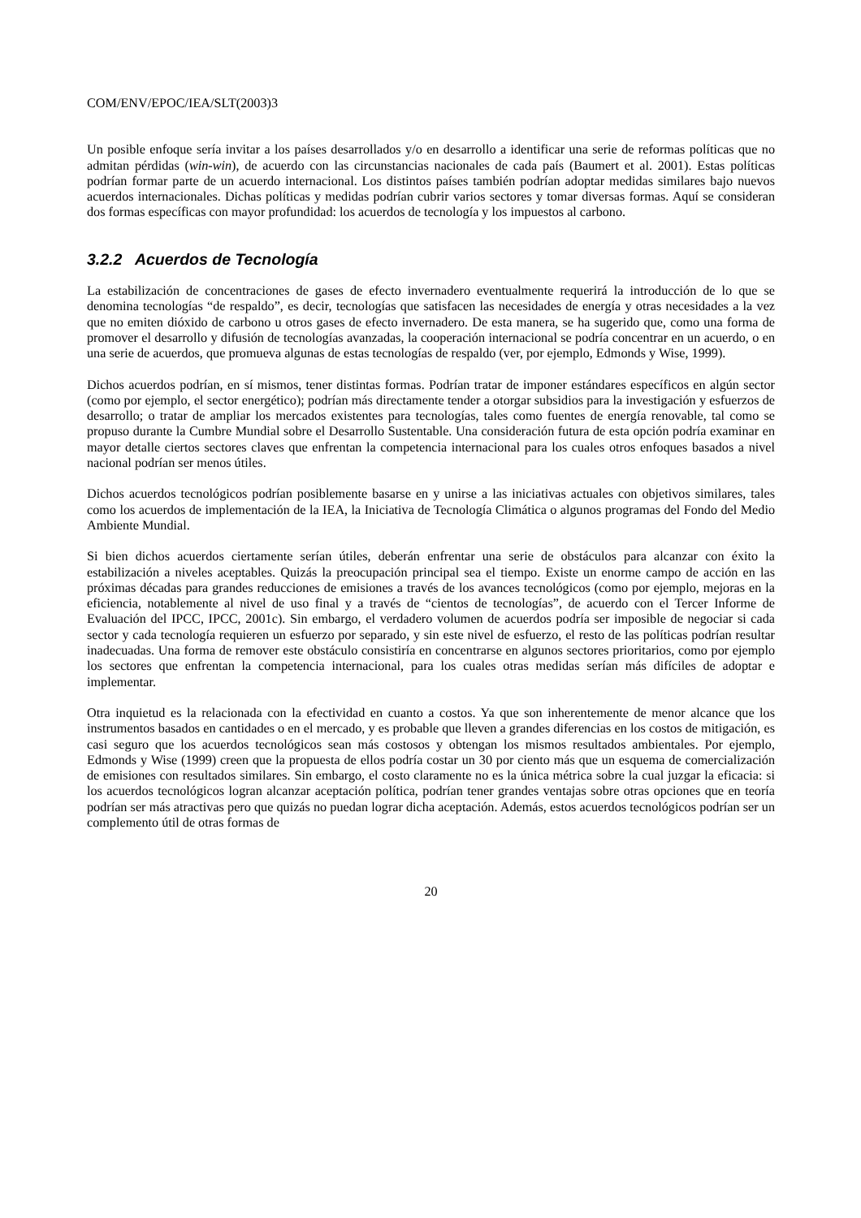COM/ENV/EPOC/IEA/SLT(2003)3
Un posible enfoque sería invitar a los países desarrollados y/o en desarrollo a identificar una serie de reformas políticas que no admitan pérdidas (win-win), de acuerdo con las circunstancias nacionales de cada país (Baumert et al. 2001). Estas políticas podrían formar parte de un acuerdo internacional. Los distintos países también podrían adoptar medidas similares bajo nuevos acuerdos internacionales. Dichas políticas y medidas podrían cubrir varios sectores y tomar diversas formas. Aquí se consideran dos formas específicas con mayor profundidad: los acuerdos de tecnología y los impuestos al carbono.
3.2.2 Acuerdos de Tecnología
La estabilización de concentraciones de gases de efecto invernadero eventualmente requerirá la introducción de lo que se denomina tecnologías “de respaldo”, es decir, tecnologías que satisfacen las necesidades de energía y otras necesidades a la vez que no emiten dióxido de carbono u otros gases de efecto invernadero. De esta manera, se ha sugerido que, como una forma de promover el desarrollo y difusión de tecnologías avanzadas, la cooperación internacional se podría concentrar en un acuerdo, o en una serie de acuerdos, que promueva algunas de estas tecnologías de respaldo (ver, por ejemplo, Edmonds y Wise, 1999).
Dichos acuerdos podrían, en sí mismos, tener distintas formas. Podrían tratar de imponer estándares específicos en algún sector (como por ejemplo, el sector energético); podrían más directamente tender a otorgar subsidios para la investigación y esfuerzos de desarrollo; o tratar de ampliar los mercados existentes para tecnologías, tales como fuentes de energía renovable, tal como se propuso durante la Cumbre Mundial sobre el Desarrollo Sustentable. Una consideración futura de esta opción podría examinar en mayor detalle ciertos sectores claves que enfrentan la competencia internacional para los cuales otros enfoques basados a nivel nacional podrían ser menos útiles.
Dichos acuerdos tecnológicos podrían posiblemente basarse en y unirse a las iniciativas actuales con objetivos similares, tales como los acuerdos de implementación de la IEA, la Iniciativa de Tecnología Climática o algunos programas del Fondo del Medio Ambiente Mundial.
Si bien dichos acuerdos ciertamente serían útiles, deberán enfrentar una serie de obstáculos para alcanzar con éxito la estabilización a niveles aceptables. Quizás la preocupación principal sea el tiempo. Existe un enorme campo de acción en las próximas décadas para grandes reducciones de emisiones a través de los avances tecnológicos (como por ejemplo, mejoras en la eficiencia, notablemente al nivel de uso final y a través de “cientos de tecnologías”, de acuerdo con el Tercer Informe de Evaluación del IPCC, IPCC, 2001c). Sin embargo, el verdadero volumen de acuerdos podría ser imposible de negociar si cada sector y cada tecnología requieren un esfuerzo por separado, y sin este nivel de esfuerzo, el resto de las políticas podrían resultar inadecuadas. Una forma de remover este obstáculo consistiría en concentrarse en algunos sectores prioritarios, como por ejemplo los sectores que enfrentan la competencia internacional, para los cuales otras medidas serían más difíciles de adoptar e implementar.
Otra inquietud es la relacionada con la efectividad en cuanto a costos. Ya que son inherentemente de menor alcance que los instrumentos basados en cantidades o en el mercado, y es probable que lleven a grandes diferencias en los costos de mitigación, es casi seguro que los acuerdos tecnológicos sean más costosos y obtengan los mismos resultados ambientales. Por ejemplo, Edmonds y Wise (1999) creen que la propuesta de ellos podría costar un 30 por ciento más que un esquema de comercialización de emisiones con resultados similares. Sin embargo, el costo claramente no es la única métrica sobre la cual juzgar la eficacia: si los acuerdos tecnológicos logran alcanzar aceptación política, podrían tener grandes ventajas sobre otras opciones que en teoría podrían ser más atractivas pero que quizás no puedan lograr dicha aceptación. Además, estos acuerdos tecnológicos podrían ser un complemento útil de otras formas de
20